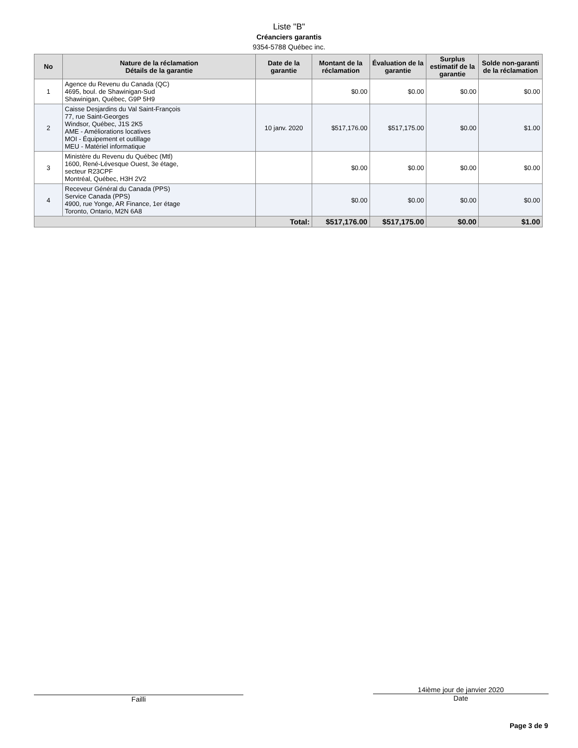Liste "B"
Créanciers garantis
9354-5788 Québec inc.
| No | Nature de la réclamation Détails de la garantie | Date de la garantie | Montant de la réclamation | Évaluation de la garantie | Surplus estimatif de la garantie | Solde non-garanti de la réclamation |
| --- | --- | --- | --- | --- | --- | --- |
| 1 | Agence du Revenu du Canada (QC) 4695, boul. de Shawinigan-Sud Shawinigan, Québec, G9P 5H9 | | $0.00 | $0.00 | $0.00 | $0.00 |
| 2 | Caisse Desjardins du Val Saint-François 77, rue Saint-Georges Windsor, Québec, J1S 2K5 AME - Améliorations locatives MOI - Équipement et outillage MEU - Matériel informatique | 10 janv. 2020 | $517,176.00 | $517,175.00 | $0.00 | $1.00 |
| 3 | Ministère du Revenu du Québec (Mtl) 1600, René-Lévesque Ouest, 3e étage, secteur R23CPF Montréal, Québec, H3H 2V2 | | $0.00 | $0.00 | $0.00 | $0.00 |
| 4 | Receveur Général du Canada (PPS) Service Canada (PPS) 4900, rue Yonge, AR Finance, 1er étage Toronto, Ontario, M2N 6A8 | | $0.00 | $0.00 | $0.00 | $0.00 |
| | | Total: | $517,176.00 | $517,175.00 | $0.00 | $1.00 |
Failli
14ième jour de janvier 2020
Date
Page 3 de 9